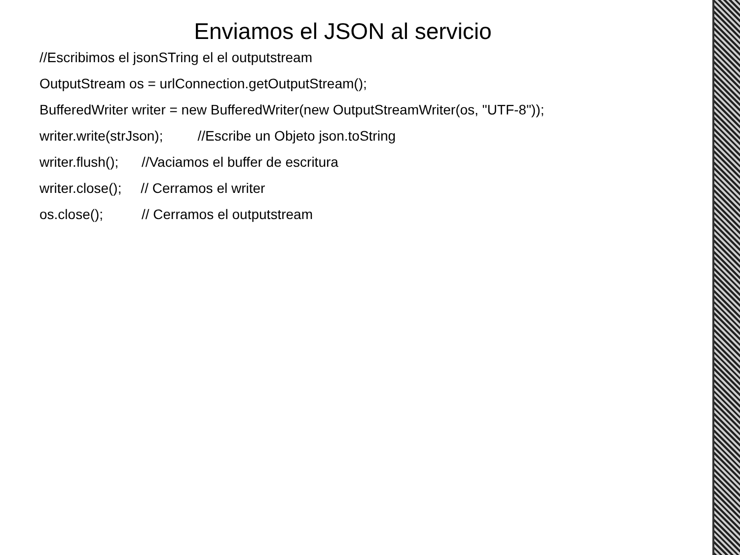Enviamos el JSON al servicio
//Escribimos el jsonSTring el el outputstream
OutputStream os = urlConnection.getOutputStream();
BufferedWriter writer = new BufferedWriter(new OutputStreamWriter(os, "UTF-8"));
writer.write(strJson); //Escribe un Objeto json.toString
writer.flush(); //Vaciamos el buffer de escritura
writer.close(); // Cerramos el writer
os.close(); // Cerramos el outputstream